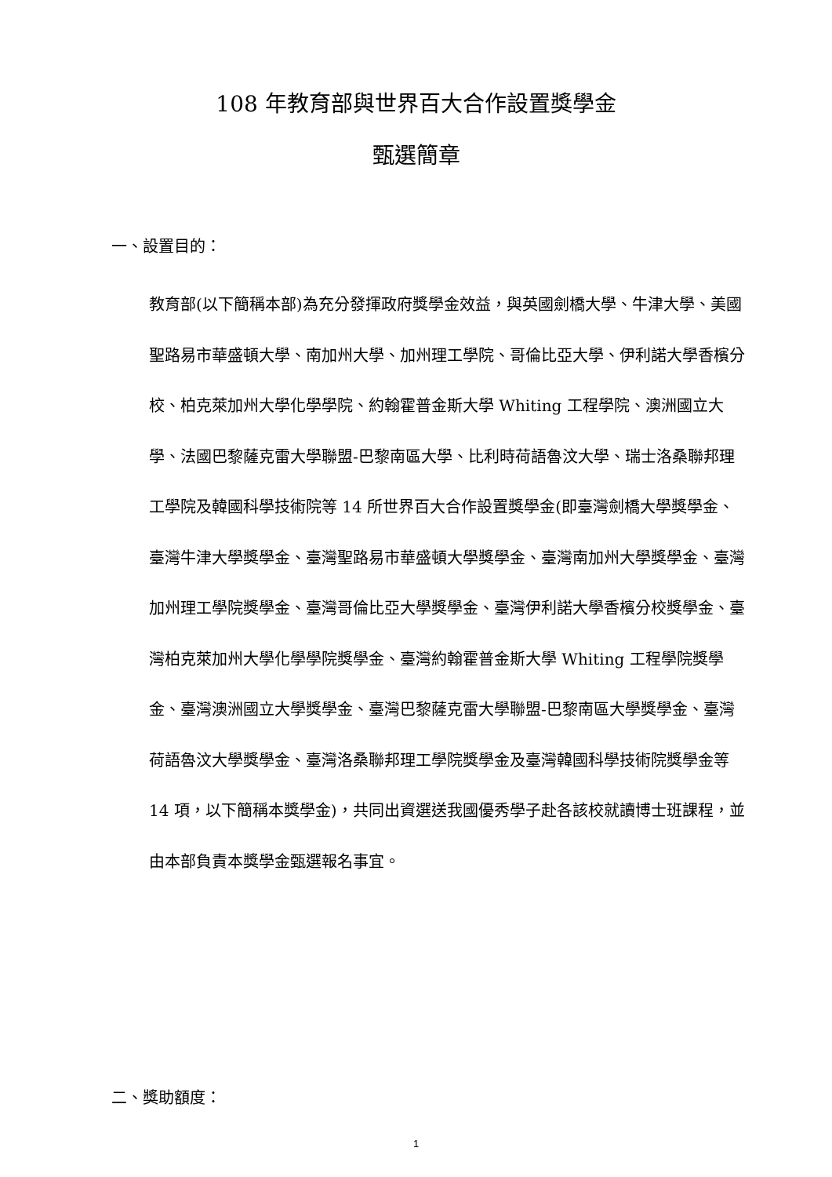108 年教育部與世界百大合作設置獎學金
甄選簡章
一、設置目的：
教育部(以下簡稱本部)為充分發揮政府獎學金效益，與英國劍橋大學、牛津大學、美國聖路易市華盛頓大學、南加州大學、加州理工學院、哥倫比亞大學、伊利諾大學香檳分校、柏克萊加州大學化學學院、約翰霍普金斯大學 Whiting 工程學院、澳洲國立大學、法國巴黎薩克雷大學聯盟-巴黎南區大學、比利時荷語魯汶大學、瑞士洛桑聯邦理工學院及韓國科學技術院等 14 所世界百大合作設置獎學金(即臺灣劍橋大學獎學金、臺灣牛津大學獎學金、臺灣聖路易市華盛頓大學獎學金、臺灣南加州大學獎學金、臺灣加州理工學院獎學金、臺灣哥倫比亞大學獎學金、臺灣伊利諾大學香檳分校獎學金、臺灣柏克萊加州大學化學學院獎學金、臺灣約翰霍普金斯大學 Whiting 工程學院獎學金、臺灣澳洲國立大學獎學金、臺灣巴黎薩克雷大學聯盟-巴黎南區大學獎學金、臺灣荷語魯汶大學獎學金、臺灣洛桑聯邦理工學院獎學金及臺灣韓國科學技術院獎學金等 14 項，以下簡稱本獎學金)，共同出資選送我國優秀學子赴各該校就讀博士班課程，並由本部負責本獎學金甄選報名事宜。
二、獎助額度：
1